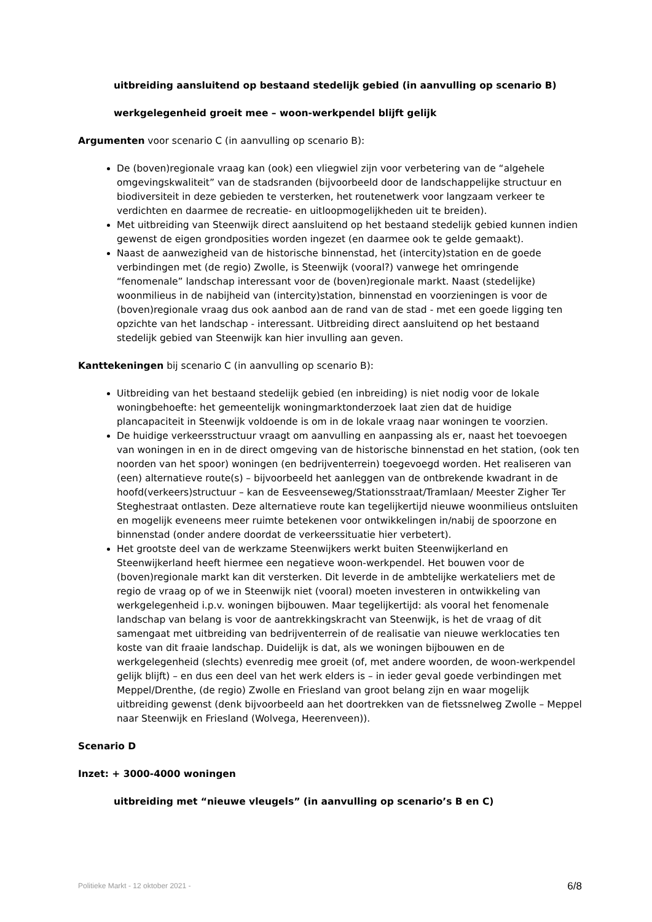uitbreiding aansluitend op bestaand stedelijk gebied (in aanvulling op scenario B)
werkgelegenheid groeit mee – woon-werkpendel blijft gelijk
Argumenten voor scenario C (in aanvulling op scenario B):
De (boven)regionale vraag kan (ook) een vliegwiel zijn voor verbetering van de “algehele omgevingskwaliteit” van de stadsranden (bijvoorbeeld door de landschappelijke structuur en biodiversiteit in deze gebieden te versterken, het routenetwerk voor langzaam verkeer te verdichten en daarmee de recreatie- en uitloopmogelijkheden uit te breiden).
Met uitbreiding van Steenwijk direct aansluitend op het bestaand stedelijk gebied kunnen indien gewenst de eigen grondposities worden ingezet (en daarmee ook te gelde gemaakt).
Naast de aanwezigheid van de historische binnenstad, het (intercity)station en de goede verbindingen met (de regio) Zwolle, is Steenwijk (vooral?) vanwege het omringende “fenomenale” landschap interessant voor de (boven)regionale markt. Naast (stedelijke) woonmilieus in de nabijheid van (intercity)station, binnenstad en voorzieningen is voor de (boven)regionale vraag dus ook aanbod aan de rand van de stad - met een goede ligging ten opzichte van het landschap - interessant. Uitbreiding direct aansluitend op het bestaand stedelijk gebied van Steenwijk kan hier invulling aan geven.
Kanttekeningen bij scenario C (in aanvulling op scenario B):
Uitbreiding van het bestaand stedelijk gebied (en inbreiding) is niet nodig voor de lokale woningbehoefte: het gemeentelijk woningmarktonderzoek laat zien dat de huidige plancapaciteit in Steenwijk voldoende is om in de lokale vraag naar woningen te voorzien.
De huidige verkeersstructuur vraagt om aanvulling en aanpassing als er, naast het toevoegen van woningen in en in de direct omgeving van de historische binnenstad en het station, (ook ten noorden van het spoor) woningen (en bedrijventerrein) toegevoegd worden. Het realiseren van (een) alternatieve route(s) – bijvoorbeeld het aanleggen van de ontbrekende kwadrant in de hoofd(verkeers)structuur – kan de Eesveenseweg/Stationsstraat/Tramlaan/ Meester Zigher Ter Steghestraat ontlasten. Deze alternatieve route kan tegelijkertijd nieuwe woonmilieus ontsluiten en mogelijk eveneens meer ruimte betekenen voor ontwikkelingen in/nabij de spoorzone en binnenstad (onder andere doordat de verkeerssituatie hier verbetert).
Het grootste deel van de werkzame Steenwijkers werkt buiten Steenwijkerland en Steenwijkerland heeft hiermee een negatieve woon-werkpendel. Het bouwen voor de (boven)regionale markt kan dit versterken. Dit leverde in de ambtelijke werkateliers met de regio de vraag op of we in Steenwijk niet (vooral) moeten investeren in ontwikkeling van werkgelegenheid i.p.v. woningen bijbouwen. Maar tegelijkertijd: als vooral het fenomenale landschap van belang is voor de aantrekkingskracht van Steenwijk, is het de vraag of dit samengaat met uitbreiding van bedrijventerrein of de realisatie van nieuwe werklocaties ten koste van dit fraaie landschap. Duidelijk is dat, als we woningen bijbouwen en de werkgelegenheid (slechts) evenredig mee groeit (of, met andere woorden, de woon-werkpendel gelijk blijft) – en dus een deel van het werk elders is – in ieder geval goede verbindingen met Meppel/Drenthe, (de regio) Zwolle en Friesland van groot belang zijn en waar mogelijk uitbreiding gewenst (denk bijvoorbeeld aan het doortrekken van de fietssnelweg Zwolle – Meppel naar Steenwijk en Friesland (Wolvega, Heerenveen)).
Scenario D
Inzet: + 3000-4000 woningen
uitbreiding met “nieuwe vleugels” (in aanvulling op scenario’s B en C)
Politieke Markt - 12 oktober 2021 - 6/8